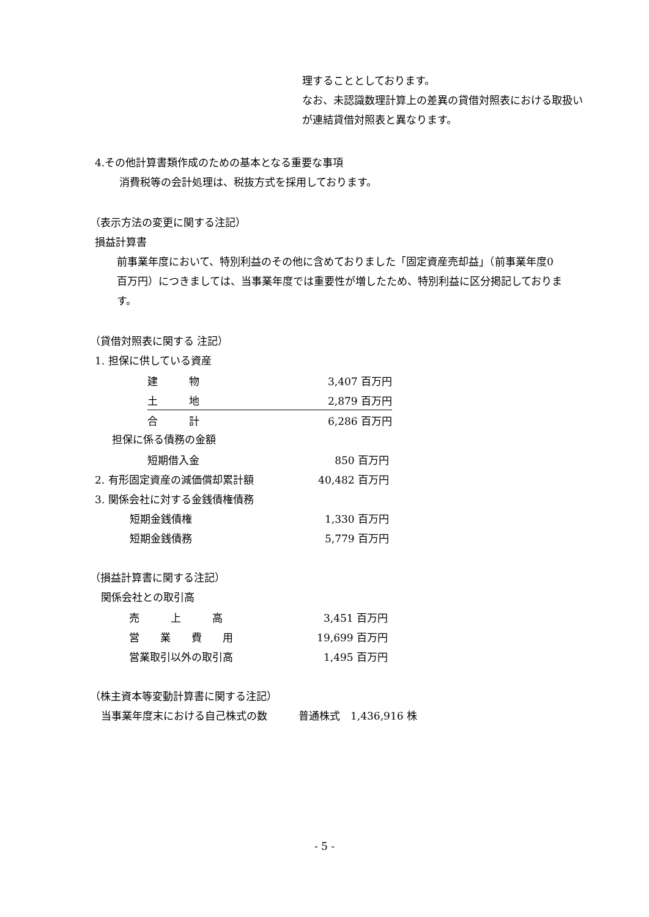理することとしております。
なお、未認識数理計算上の差異の貸借対照表における取扱い
が連結貸借対照表と異なります。
4.その他計算書類作成のための基本となる重要な事項
消費税等の会計処理は、税抜方式を採用しております。
（表示方法の変更に関する注記）
損益計算書
前事業年度において、特別利益のその他に含めておりました「固定資産売却益」（前事業年度0
百万円）につきましては、当事業年度では重要性が増したため、特別利益に区分掲記しておりま
す。
（貸借対照表に関する 注記）
1. 担保に供している資産
| 建 物 | 3,407 百万円 |
| 土 地 | 2,879 百万円 |
| 合 計 | 6,286 百万円 |
担保に係る債務の金額
| 短期借入金 | 850 百万円 |
| 2. 有形固定資産の減価償却累計額 | 40,482 百万円 |
| 3. 関係会社に対する金銭債権債務 | |
| 短期金銭債権 | 1,330 百万円 |
| 短期金銭債務 | 5,779 百万円 |
（損益計算書に関する注記）
関係会社との取引高
| 売 上 高 | 3,451 百万円 |
| 営 業 費 用 | 19,699 百万円 |
| 営業取引以外の取引高 | 1,495 百万円 |
（株主資本等変動計算書に関する注記）
当事業年度末における自己株式の数　　　普通株式　1,436,916 株
- 5 -